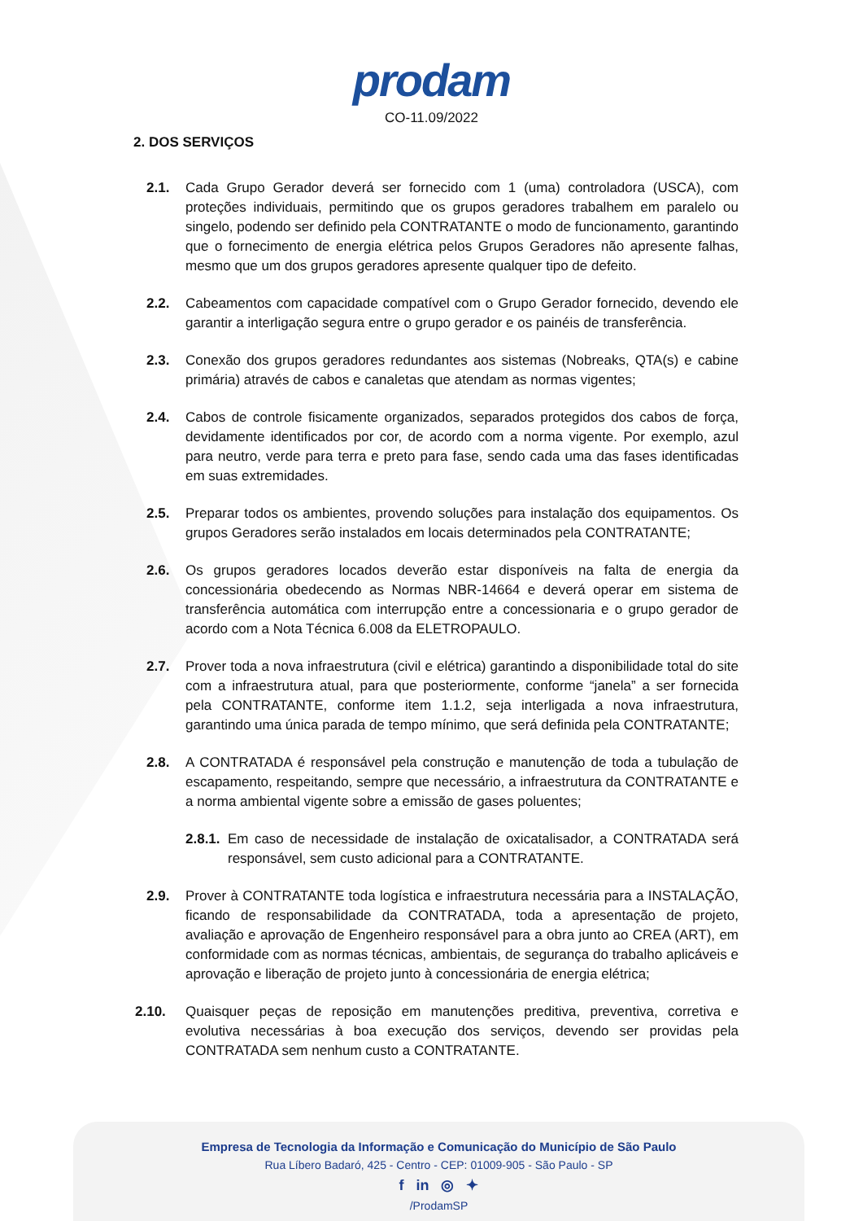prodam
CO-11.09/2022
2. DOS SERVIÇOS
2.1. Cada Grupo Gerador deverá ser fornecido com 1 (uma) controladora (USCA), com proteções individuais, permitindo que os grupos geradores trabalhem em paralelo ou singelo, podendo ser definido pela CONTRATANTE o modo de funcionamento, garantindo que o fornecimento de energia elétrica pelos Grupos Geradores não apresente falhas, mesmo que um dos grupos geradores apresente qualquer tipo de defeito.
2.2. Cabeamentos com capacidade compatível com o Grupo Gerador fornecido, devendo ele garantir a interligação segura entre o grupo gerador e os painéis de transferência.
2.3. Conexão dos grupos geradores redundantes aos sistemas (Nobreaks, QTA(s) e cabine primária) através de cabos e canaletas que atendam as normas vigentes;
2.4. Cabos de controle fisicamente organizados, separados protegidos dos cabos de força, devidamente identificados por cor, de acordo com a norma vigente. Por exemplo, azul para neutro, verde para terra e preto para fase, sendo cada uma das fases identificadas em suas extremidades.
2.5. Preparar todos os ambientes, provendo soluções para instalação dos equipamentos. Os grupos Geradores serão instalados em locais determinados pela CONTRATANTE;
2.6. Os grupos geradores locados deverão estar disponíveis na falta de energia da concessionária obedecendo as Normas NBR-14664 e deverá operar em sistema de transferência automática com interrupção entre a concessionaria e o grupo gerador de acordo com a Nota Técnica 6.008 da ELETROPAULO.
2.7. Prover toda a nova infraestrutura (civil e elétrica) garantindo a disponibilidade total do site com a infraestrutura atual, para que posteriormente, conforme “janela” a ser fornecida pela CONTRATANTE, conforme item 1.1.2, seja interligada a nova infraestrutura, garantindo uma única parada de tempo mínimo, que será definida pela CONTRATANTE;
2.8. A CONTRATADA é responsável pela construção e manutenção de toda a tubulação de escapamento, respeitando, sempre que necessário, a infraestrutura da CONTRATANTE e a norma ambiental vigente sobre a emissão de gases poluentes;
2.8.1. Em caso de necessidade de instalação de oxicatalisador, a CONTRATADA será responsável, sem custo adicional para a CONTRATANTE.
2.9. Prover à CONTRATANTE toda logística e infraestrutura necessária para a INSTALAÇÃO, ficando de responsabilidade da CONTRATADA, toda a apresentação de projeto, avaliação e aprovação de Engenheiro responsável para a obra junto ao CREA (ART), em conformidade com as normas técnicas, ambientais, de segurança do trabalho aplicáveis e aprovação e liberação de projeto junto à concessionária de energia elétrica;
2.10. Quaisquer peças de reposição em manutenções preditiva, preventiva, corretiva e evolutiva necessárias à boa execução dos serviços, devendo ser providas pela CONTRATADA sem nenhum custo a CONTRATANTE.
Empresa de Tecnologia da Informação e Comunicação do Município de São Paulo
Rua Líbero Badaró, 425 - Centro - CEP: 01009-905 - São Paulo - SP
f in ◎ ✦
/ProdamSP